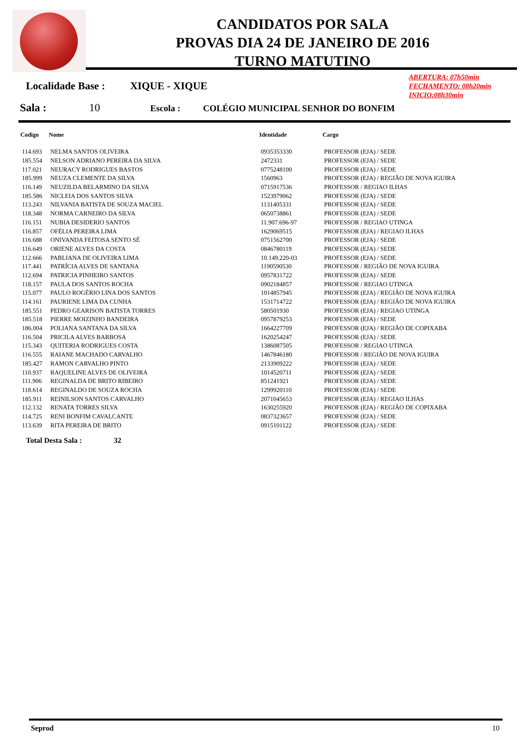CANDIDATOS POR SALA
PROVAS DIA 24 DE JANEIRO DE 2016
TURNO MATUTINO
ABERTURA: 07h50min
FECHAMENTO: 08h20min
INICIO:08h30min
Localidade Base : XIQUE - XIQUE
Sala : 10 Escola : COLÉGIO MUNICIPAL SENHOR DO BONFIM
| Codigo | Nome | Identidade | Cargo |
| --- | --- | --- | --- |
| 114.693 | NELMA SANTOS OLIVEIRA | 0935353330 | PROFESSOR (EJA) / SEDE |
| 185.554 | NELSON ADRIANO PEREIRA DA SILVA | 2472331 | PROFESSOR (EJA) / SEDE |
| 117.021 | NEURACY RODRIGUES BASTOS | 0775248100 | PROFESSOR (EJA) / SEDE |
| 185.999 | NEUZA CLEMENTE DA SILVA | 1560963 | PROFESSOR (EJA) / REGIÃO DE NOVA IGUIRA |
| 116.149 | NEUZILDA BELARMINO DA SILVA | 0715917536 | PROFESSOR / REGIAO ILHAS |
| 185.586 | NICLEIA DOS SANTOS SILVA | 1523979062 | PROFESSOR (EJA) / SEDE |
| 113.243 | NILVANIA BATISTA DE SOUZA MACIEL | 1131405331 | PROFESSOR (EJA) / SEDE |
| 118.348 | NORMA CARNEIRO DA SILVA | 0650738861 | PROFESSOR (EJA) / SEDE |
| 116.151 | NUBIA DESIDERIO SANTOS | 11.907.696-97 | PROFESSOR / REGIAO UTINGA |
| 116.857 | OFÉLIA PEREIRA LIMA | 1629069515 | PROFESSOR (EJA) / REGIAO ILHAS |
| 116.688 | ONIVANDA FEITOSA SENTO SÉ | 0751562700 | PROFESSOR (EJA) / SEDE |
| 116.649 | ORIENE ALVES DA COSTA | 0846780119 | PROFESSOR (EJA) / SEDE |
| 112.666 | PABLIANA DE OLIVEIRA LIMA | 10.149.220-03 | PROFESSOR (EJA) / SEDE |
| 117.441 | PATRÍCIA ALVES DE SANTANA | 1190590530 | PROFESSOR / REGIÃO DE NOVA IGUIRA |
| 112.694 | PATRICIA PINHEIRO SANTOS | 0957831722 | PROFESSOR (EJA) / SEDE |
| 118.157 | PAULA DOS SANTOS ROCHA | 0902184857 | PROFESSOR / REGIAO UTINGA |
| 115.077 | PAULO ROGÉRIO LINA DOS SANTOS | 1014857945 | PROFESSOR (EJA) / REGIÃO DE NOVA IGUIRA |
| 114.161 | PAURIENE LIMA DA CUNHA | 1531714722 | PROFESSOR (EJA) / REGIÃO DE NOVA IGUIRA |
| 185.551 | PEDRO GEARISON BATISTA TORRES | 580501930 | PROFESSOR (EJA) / REGIAO UTINGA |
| 185.518 | PIERRE MOIZINHO BANDEIRA | 0957879253 | PROFESSOR (EJA) / SEDE |
| 186.004 | POLIANA SANTANA DA SILVA | 1664227709 | PROFESSOR (EJA) / REGIÃO DE COPIXABA |
| 116.504 | PRICILA ALVES BARBOSA | 1620254247 | PROFESSOR (EJA) / SEDE |
| 115.343 | QUITERIA RODRIGUES COSTA | 1386087505 | PROFESSOR / REGIAO UTINGA |
| 116.555 | RAIANE MACHADO CARVALHO | 1467846180 | PROFESSOR / REGIÃO DE NOVA IGUIRA |
| 185.427 | RAMON CARVALHO PINTO | 2133909222 | PROFESSOR (EJA) / SEDE |
| 110.937 | RAQUELINE ALVES DE OLIVEIRA | 1014520711 | PROFESSOR (EJA) / SEDE |
| 111.906 | REGINALDA DE BRITO RIBEIRO | 851241921 | PROFESSOR (EJA) / SEDE |
| 118.614 | REGINALDO DE SOUZA ROCHA | 1299920110 | PROFESSOR (EJA) / SEDE |
| 185.911 | REINILSON SANTOS CARVALHO | 2071045653 | PROFESSOR (EJA) / REGIAO ILHAS |
| 112.132 | RENATA TORRES SILVA | 1630255920 | PROFESSOR (EJA) / REGIÃO DE COPIXABA |
| 114.725 | RENI BONFIM CAVALCANTE | 0837323657 | PROFESSOR (EJA) / SEDE |
| 113.639 | RITA PEREIRA DE BRITO | 0915101122 | PROFESSOR (EJA) / SEDE |
Total Desta Sala : 32
Seprod 10